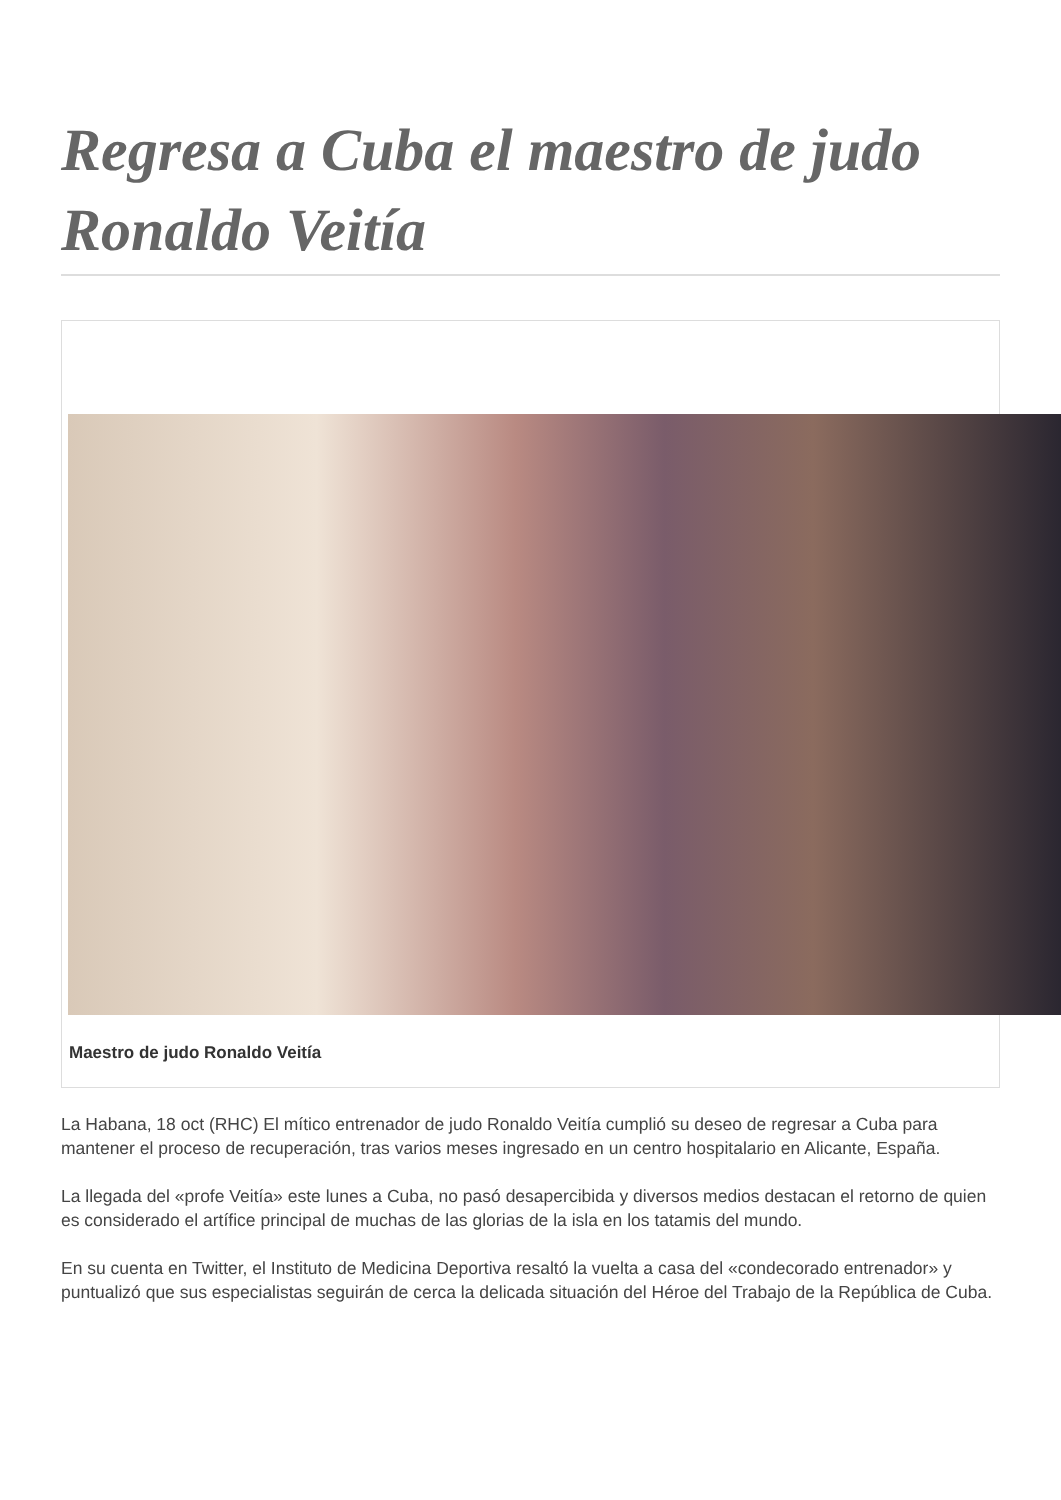Regresa a Cuba el maestro de judo Ronaldo Veitía
Maestro de judo Ronaldo Veitía
La Habana, 18 oct (RHC) El mítico entrenador de judo Ronaldo Veitía cumplió su deseo de regresar a Cuba para mantener el proceso de recuperación, tras varios meses ingresado en un centro hospitalario en Alicante, España.
La llegada del «profe Veitía» este lunes a Cuba, no pasó desapercibida y diversos medios destacan el retorno de quien es considerado el artífice principal de muchas de las glorias de la isla en los tatamis del mundo.
En su cuenta en Twitter, el Instituto de Medicina Deportiva resaltó la vuelta a casa del «condecorado entrenador» y puntualizó que sus especialistas seguirán de cerca la delicada situación del Héroe del Trabajo de la República de Cuba.